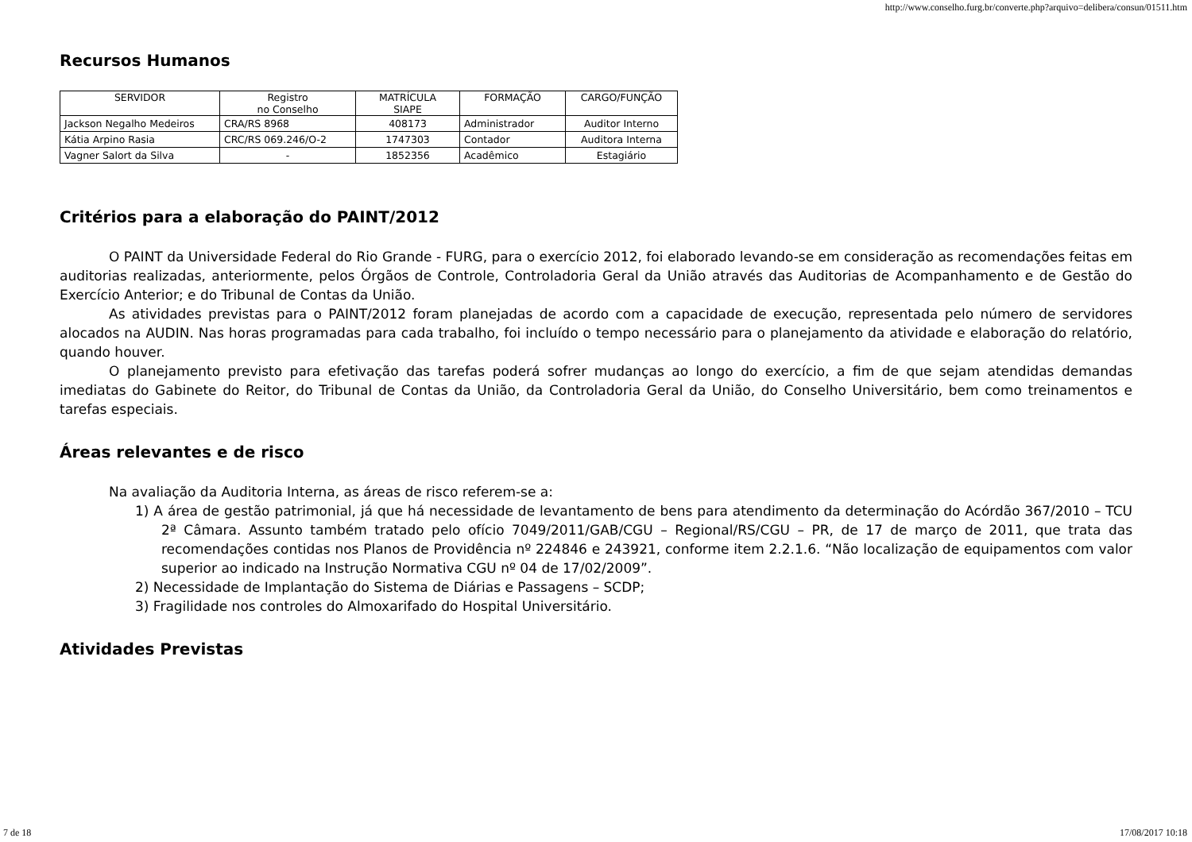http://www.conselho.furg.br/converte.php?arquivo=delibera/consun/01511.htm
Recursos Humanos
| SERVIDOR | Registro no Conselho | MATRÍCULA SIAPE | FORMAÇÃO | CARGO/FUNÇÃO |
| Jackson Negalho Medeiros | CRA/RS 8968 | 408173 | Administrador | Auditor Interno |
| Kátia Arpino Rasia | CRC/RS 069.246/O-2 | 1747303 | Contador | Auditora Interna |
| Vagner Salort da Silva | - | 1852356 | Acadêmico | Estagiário |
Critérios para a elaboração do PAINT/2012
O PAINT da Universidade Federal do Rio Grande - FURG, para o exercício 2012, foi elaborado levando-se em consideração as recomendações feitas em auditorias realizadas, anteriormente, pelos Órgãos de Controle, Controladoria Geral da União através das Auditorias de Acompanhamento e de Gestão do Exercício Anterior; e do Tribunal de Contas da União.
As atividades previstas para o PAINT/2012 foram planejadas de acordo com a capacidade de execução, representada pelo número de servidores alocados na AUDIN. Nas horas programadas para cada trabalho, foi incluído o tempo necessário para o planejamento da atividade e elaboração do relatório, quando houver.
O planejamento previsto para efetivação das tarefas poderá sofrer mudanças ao longo do exercício, a fim de que sejam atendidas demandas imediatas do Gabinete do Reitor, do Tribunal de Contas da União, da Controladoria Geral da União, do Conselho Universitário, bem como treinamentos e tarefas especiais.
Áreas relevantes e de risco
Na avaliação da Auditoria Interna, as áreas de risco referem-se a:
1) A área de gestão patrimonial, já que há necessidade de levantamento de bens para atendimento da determinação do Acórdão 367/2010 – TCU 2ª Câmara. Assunto também tratado pelo ofício 7049/2011/GAB/CGU – Regional/RS/CGU – PR, de 17 de março de 2011, que trata das recomendações contidas nos Planos de Providência nº 224846 e 243921, conforme item 2.2.1.6. “Não localização de equipamentos com valor superior ao indicado na Instrução Normativa CGU nº 04 de 17/02/2009”.
2) Necessidade de Implantação do Sistema de Diárias e Passagens – SCDP;
3) Fragilidade nos controles do Almoxarifado do Hospital Universitário.
Atividades Previstas
7 de 18 17/08/2017 10:18